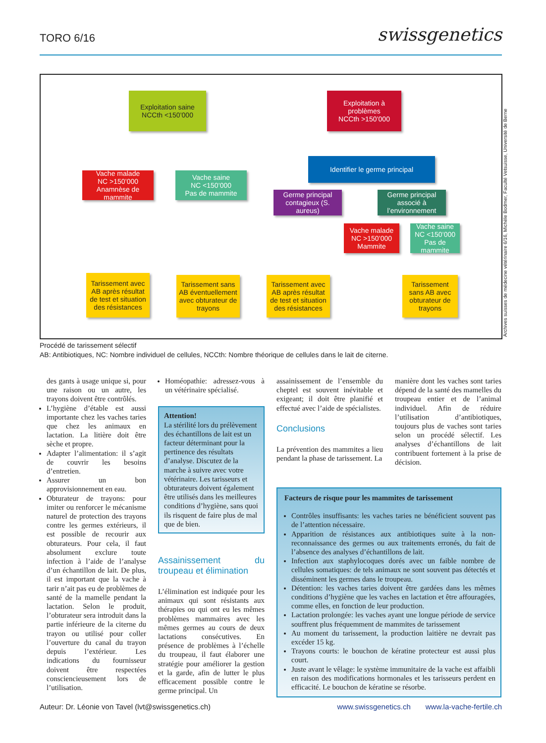TORO 6/16 swissgenetics
Exploitation saine
NCCth <150’000
Exploitation à problèmes
NCCth >150’000
Vache malade
NC >150’000
Anamnèse de mammite
Vache saine
NC <150’000
Pas de mammite
Identifier le germe principal
Germe principal contagieux (S. aureus)
Germe principal associé à l’environnement
Vache malade
NC >150’000
Mammite
Vache saine
NC <150’000
Pas de mammite
Tarissement avec AB après résultat de test et situation des résistances
Tarissement sans AB éventuellement avec obturateur de trayons
Tarissement avec AB après résultat de test et situation des résistances
Tarissement sans AB avec obturateur de trayons
Archives suisses de médecine vétérinaire 6/16, Michèle Bodmer, Faculté Vetsuisse, Université de Berne
Procédé de tarissement sélectif
AB: Antibiotiques, NC: Nombre individuel de cellules, NCCth: Nombre théorique de cellules dans le lait de citerne.
des gants à usage unique si, pour une raison ou un autre, les trayons doivent être contrôlés.
L’hygiène d’étable est aussi importante chez les vaches taries que chez les animaux en lactation. La litière doit être sèche et propre.
Adapter l’alimentation: il s’agit de couvrir les besoins d’entretien.
Assurer un bon approvisionnement en eau.
Obturateur de trayons: pour imiter ou renforcer le mécanisme naturel de protection des trayons contre les germes extérieurs, il est possible de recourir aux obturateurs. Pour cela, il faut absolument exclure toute infection à l’aide de l’analyse d’un échantillon de lait. De plus, il est important que la vache à tarir n’ait pas eu de problèmes de santé de la mamelle pendant la lactation. Selon le produit, l’obturateur sera introduit dans la partie inférieure de la citerne du trayon ou utilisé pour coller l’ouverture du canal du trayon depuis l’extérieur. Les indications du fournisseur doivent être respectées consciencieusement lors de l’utilisation.
Homéopathie: adressez-vous à un vétérinaire spécialisé.
Attention!
La stérilité lors du prélèvement des échantillons de lait est un facteur déterminant pour la pertinence des résultats d’analyse. Discutez de la marche à suivre avec votre vétérinaire. Les tarisseurs et obturateurs doivent également être utilisés dans les meilleures conditions d’hygiène, sans quoi ils risquent de faire plus de mal que de bien.
Assainissement du troupeau et élimination
L’élimination est indiquée pour les animaux qui sont résistants aux thérapies ou qui ont eu les mêmes problèmes mammaires avec les mêmes germes au cours de deux lactations consécutives. En présence de problèmes à l’échelle du troupeau, il faut élaborer une stratégie pour améliorer la gestion et la garde, afin de lutter le plus efficacement possible contre le germe principal. Un
assainissement de l’ensemble du cheptel est souvent inévitable et exigeant; il doit être planifié et effectué avec l’aide de spécialistes.
Conclusions
La prévention des mammites a lieu pendant la phase de tarissement. La
manière dont les vaches sont taries dépend de la santé des mamelles du troupeau entier et de l’animal individuel. Afin de réduire l’utilisation d’antibiotiques, toujours plus de vaches sont taries selon un procédé sélectif. Les analyses d’échantillons de lait contribuent fortement à la prise de décision.
Facteurs de risque pour les mammites de tarissement
Contrôles insuffisants: les vaches taries ne bénéficient souvent pas de l’attention nécessaire.
Apparition de résistances aux antibiotiques suite à la non-reconnaissance des germes ou aux traitements erronés, du fait de l’absence des analyses d’échantillons de lait.
Infection aux staphylocoques dorés avec un faible nombre de cellules somatiques: de tels animaux ne sont souvent pas détectés et disséminent les germes dans le troupeau.
Détention: les vaches taries doivent être gardées dans les mêmes conditions d’hygiène que les vaches en lactation et être affouragées, comme elles, en fonction de leur production.
Lactation prolongée: les vaches ayant une longue période de service souffrent plus fréquemment de mammites de tarissement
Au moment du tarissement, la production laitière ne devrait pas excéder 15 kg.
Trayons courts: le bouchon de kératine protecteur est aussi plus court.
Juste avant le vêlage: le système immunitaire de la vache est affaibli en raison des modifications hormonales et les tarisseurs perdent en efficacité. Le bouchon de kératine se résorbe.
Auteur: Dr. Léonie von Tavel (lvt@swissgenetics.ch) www.swissgenetics.ch www.la-vache-fertile.ch